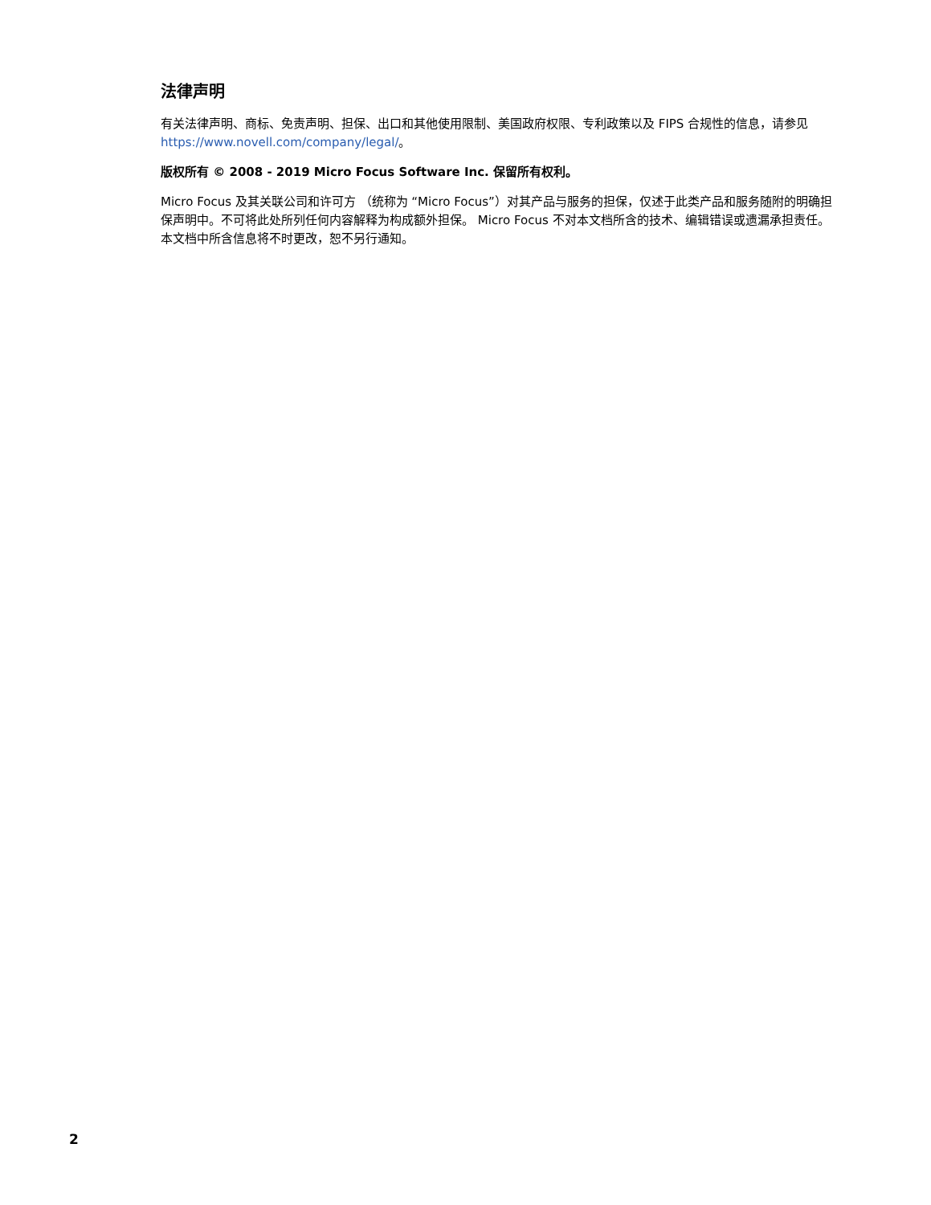法律声明
有关法律声明、商标、免责声明、担保、出口和其他使用限制、美国政府权限、专利政策以及 FIPS 合规性的信息，请参见 https://www.novell.com/company/legal/。
版权所有 © 2008 - 2019 Micro Focus Software Inc. 保留所有权利。
Micro Focus 及其关联公司和许可方 （统称为 “Micro Focus”）对其产品与服务的担保，仅述于此类产品和服务随附的明确担保声明中。不可将此处所列任何内容解释为构成额外担保。 Micro Focus 不对本文档所含的技术、编辑错误或遗漏承担责任。本文档中所含信息将不时更改，恕不另行通知。
2